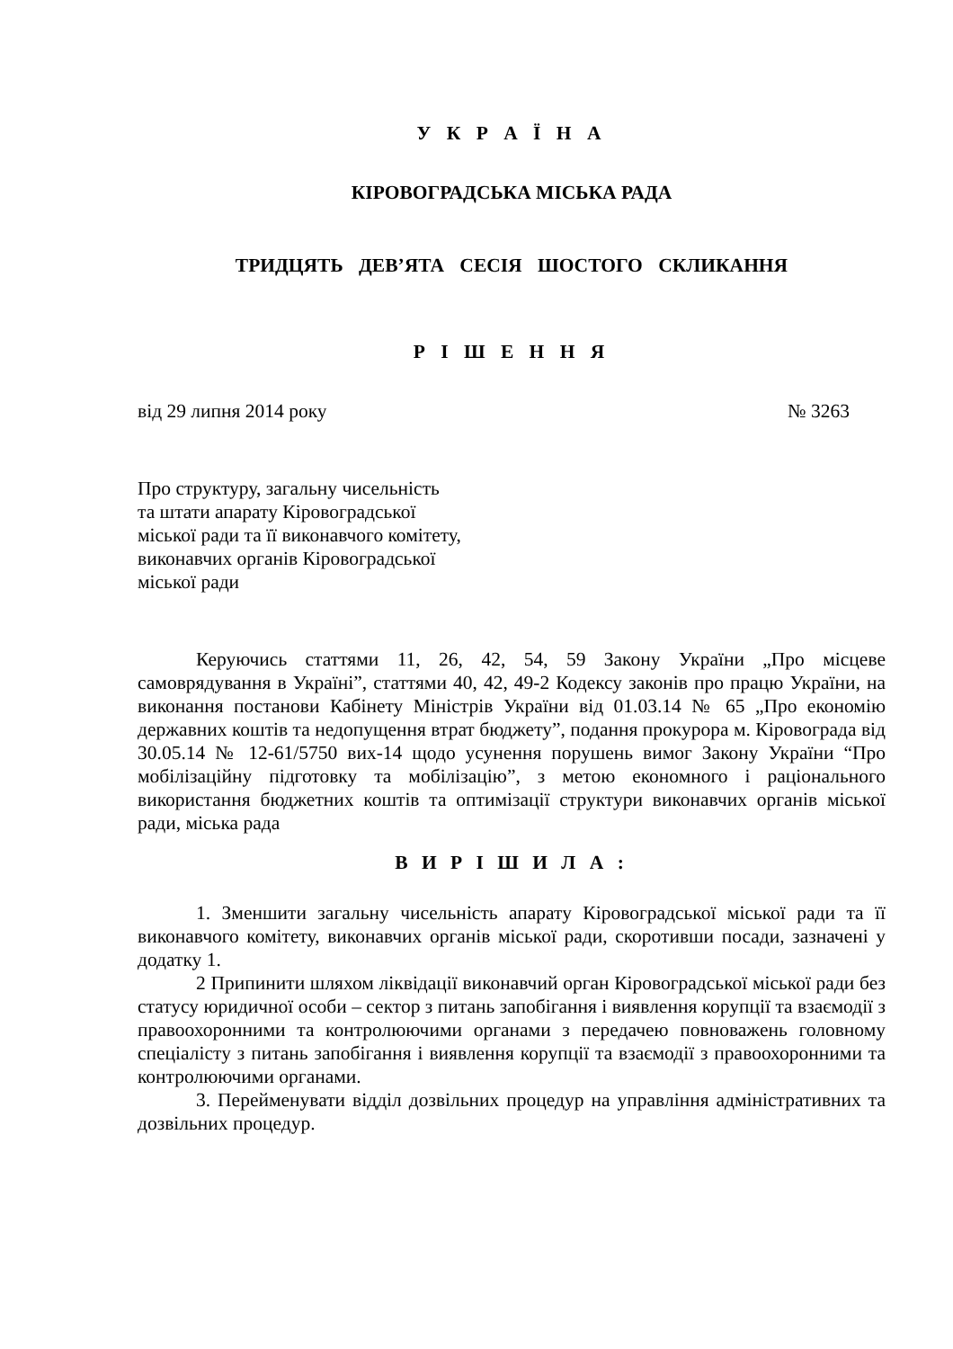У К Р А Ї Н А
КІРОВОГРАДСЬКА МІСЬКА РАДА
ТРИДЦЯТЬ ДЕВ’ЯТА СЕСІЯ ШОСТОГО СКЛИКАННЯ
Р І Ш Е Н Н Я
від 29 липня 2014 року № 3263
Про структуру, загальну чисельність
та штати апарату Кіровоградської
міської ради та її виконавчого комітету,
виконавчих органів Кіровоградської
міської ради
Керуючись статтями 11, 26, 42, 54, 59 Закону України „Про місцеве самоврядування в Україні”, статтями 40, 42, 49-2 Кодексу законів про працю України, на виконання постанови Кабінету Міністрів України від 01.03.14 № 65 „Про економію державних коштів та недопущення втрат бюджету”, подання прокурора м. Кіровограда від 30.05.14 № 12-61/5750 вих-14 щодо усунення порушень вимог Закону України “Про мобілізаційну підготовку та мобілізацію”, з метою економного і раціонального використання бюджетних коштів та оптимізації структури виконавчих органів міської ради, міська рада
В И Р І Ш И Л А :
1. Зменшити загальну чисельність апарату Кіровоградської міської ради та її виконавчого комітету, виконавчих органів міської ради, скоротивши посади, зазначені у додатку 1.
2 Припинити шляхом ліквідації виконавчий орган Кіровоградської міської ради без статусу юридичної особи – сектор з питань запобігання і виявлення корупції та взаємодії з правоохоронними та контролюючими органами з передачею повноважень головному спеціалісту з питань запобігання і виявлення корупції та взаємодії з правоохоронними та контролюючими органами.
3. Перейменувати відділ дозвільних процедур на управління адміністративних та дозвільних процедур.